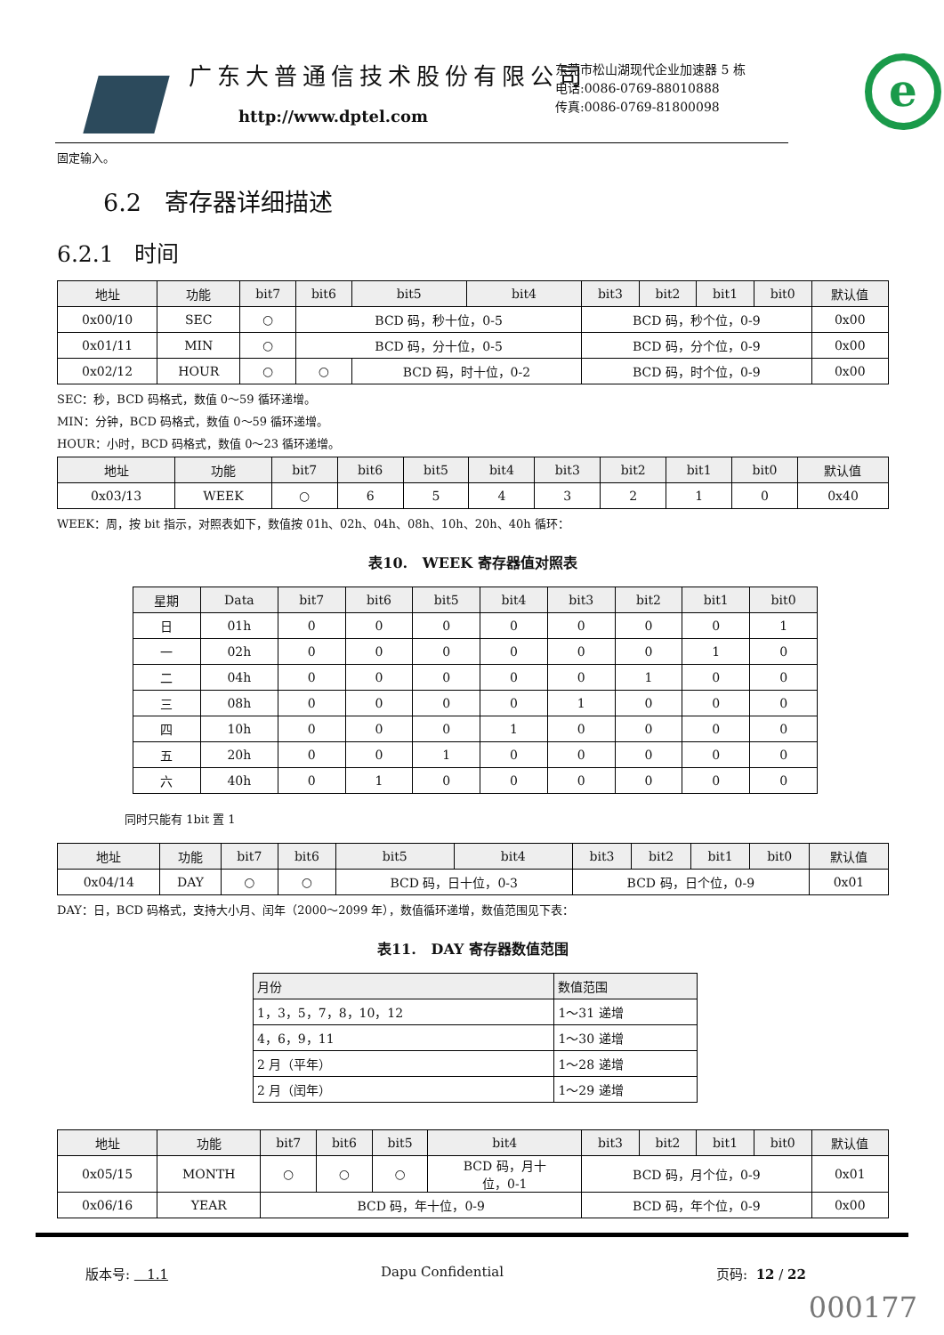广东大普通信技术股份有限公司
http://www.dptel.com
东莞市松山湖现代企业加速器 5 栋
电话:0086-0769-88010888
传真:0086-0769-81800098
e
固定输入。
6.2 寄存器详细描述
6.2.1 时间
| 地址 | 功能 | bit7 | bit6 | bit5 | bit4 | bit3 | bit2 | bit1 | bit0 | 默认值 |
| --- | --- | --- | --- | --- | --- | --- | --- | --- | --- | --- |
| 0x00/10 | SEC | ○ | BCD 码，秒十位，0-5 | | | BCD 码，秒个位，0-9 | | | | 0x00 |
| 0x01/11 | MIN | ○ | BCD 码，分十位，0-5 | | | BCD 码，分个位，0-9 | | | | 0x00 |
| 0x02/12 | HOUR | ○ | ○ | BCD 码，时十位，0-2 | | BCD 码，时个位，0-9 | | | | 0x00 |
SEC：秒，BCD 码格式，数值 0～59 循环递增。
MIN：分钟，BCD 码格式，数值 0～59 循环递增。
HOUR：小时，BCD 码格式，数值 0～23 循环递增。
| 地址 | 功能 | bit7 | bit6 | bit5 | bit4 | bit3 | bit2 | bit1 | bit0 | 默认值 |
| --- | --- | --- | --- | --- | --- | --- | --- | --- | --- | --- |
| 0x03/13 | WEEK | ○ | 6 | 5 | 4 | 3 | 2 | 1 | 0 | 0x40 |
WEEK：周，按 bit 指示，对照表如下，数值按 01h、02h、04h、08h、10h、20h、40h 循环：
表10. WEEK 寄存器值对照表
| 星期 | Data | bit7 | bit6 | bit5 | bit4 | bit3 | bit2 | bit1 | bit0 |
| --- | --- | --- | --- | --- | --- | --- | --- | --- | --- |
| 日 | 01h | 0 | 0 | 0 | 0 | 0 | 0 | 0 | 1 |
| 一 | 02h | 0 | 0 | 0 | 0 | 0 | 0 | 1 | 0 |
| 二 | 04h | 0 | 0 | 0 | 0 | 0 | 1 | 0 | 0 |
| 三 | 08h | 0 | 0 | 0 | 0 | 1 | 0 | 0 | 0 |
| 四 | 10h | 0 | 0 | 0 | 1 | 0 | 0 | 0 | 0 |
| 五 | 20h | 0 | 0 | 1 | 0 | 0 | 0 | 0 | 0 |
| 六 | 40h | 0 | 1 | 0 | 0 | 0 | 0 | 0 | 0 |
同时只能有 1bit 置 1
| 地址 | 功能 | bit7 | bit6 | bit5 | bit4 | bit3 | bit2 | bit1 | bit0 | 默认值 |
| --- | --- | --- | --- | --- | --- | --- | --- | --- | --- | --- |
| 0x04/14 | DAY | ○ | ○ | BCD 码，日十位，0-3 | | BCD 码，日个位，0-9 | | | | 0x01 |
DAY：日，BCD 码格式，支持大小月、闰年（2000～2099 年），数值循环递增，数值范围见下表：
表11. DAY 寄存器数值范围
| 月份 | 数值范围 |
| --- | --- |
| 1，3，5，7，8，10，12 | 1～31 递增 |
| 4，6，9，11 | 1～30 递增 |
| 2 月（平年） | 1～28 递增 |
| 2 月（闰年） | 1～29 递增 |
| 地址 | 功能 | bit7 | bit6 | bit5 | bit4 | bit3 | bit2 | bit1 | bit0 | 默认值 |
| --- | --- | --- | --- | --- | --- | --- | --- | --- | --- | --- |
| 0x05/15 | MONTH | ○ | ○ | ○ | BCD 码，月十 位，0-1 | BCD 码，月个位，0-9 | | | | 0x01 |
| 0x06/16 | YEAR | BCD 码，年十位，0-9 | | | | BCD 码，年个位，0-9 | | | | 0x00 |
版本号: 1.1 Dapu Confidential 页码: 12 / 22
000177